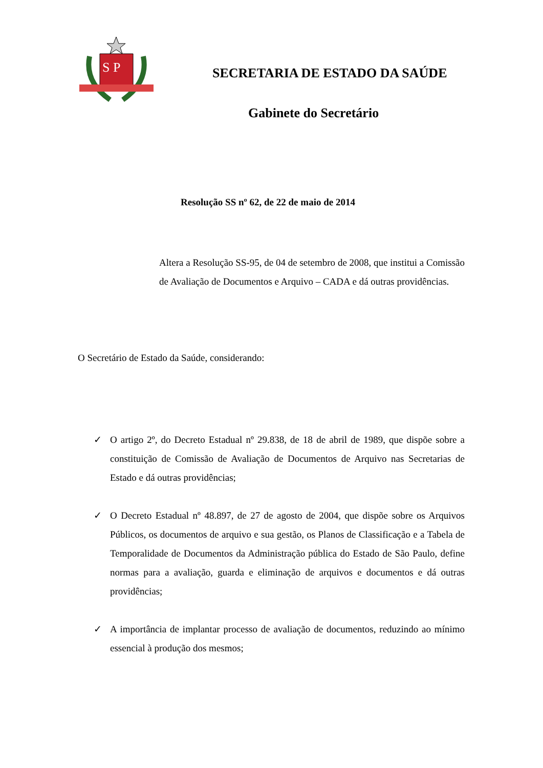S P
SECRETARIA DE ESTADO DA SAÚDE
Gabinete do Secretário
Resolução SS nº 62, de 22 de maio de 2014
Altera a Resolução SS-95, de 04 de setembro de 2008, que institui a Comissão de Avaliação de Documentos e Arquivo – CADA e dá outras providências.
O Secretário de Estado da Saúde, considerando:
✓ O artigo 2º, do Decreto Estadual nº 29.838, de 18 de abril de 1989, que dispõe sobre a constituição de Comissão de Avaliação de Documentos de Arquivo nas Secretarias de Estado e dá outras providências;
✓ O Decreto Estadual nº 48.897, de 27 de agosto de 2004, que dispõe sobre os Arquivos Públicos, os documentos de arquivo e sua gestão, os Planos de Classificação e a Tabela de Temporalidade de Documentos da Administração pública do Estado de São Paulo, define normas para a avaliação, guarda e eliminação de arquivos e documentos e dá outras providências;
✓ A importância de implantar processo de avaliação de documentos, reduzindo ao mínimo essencial à produção dos mesmos;